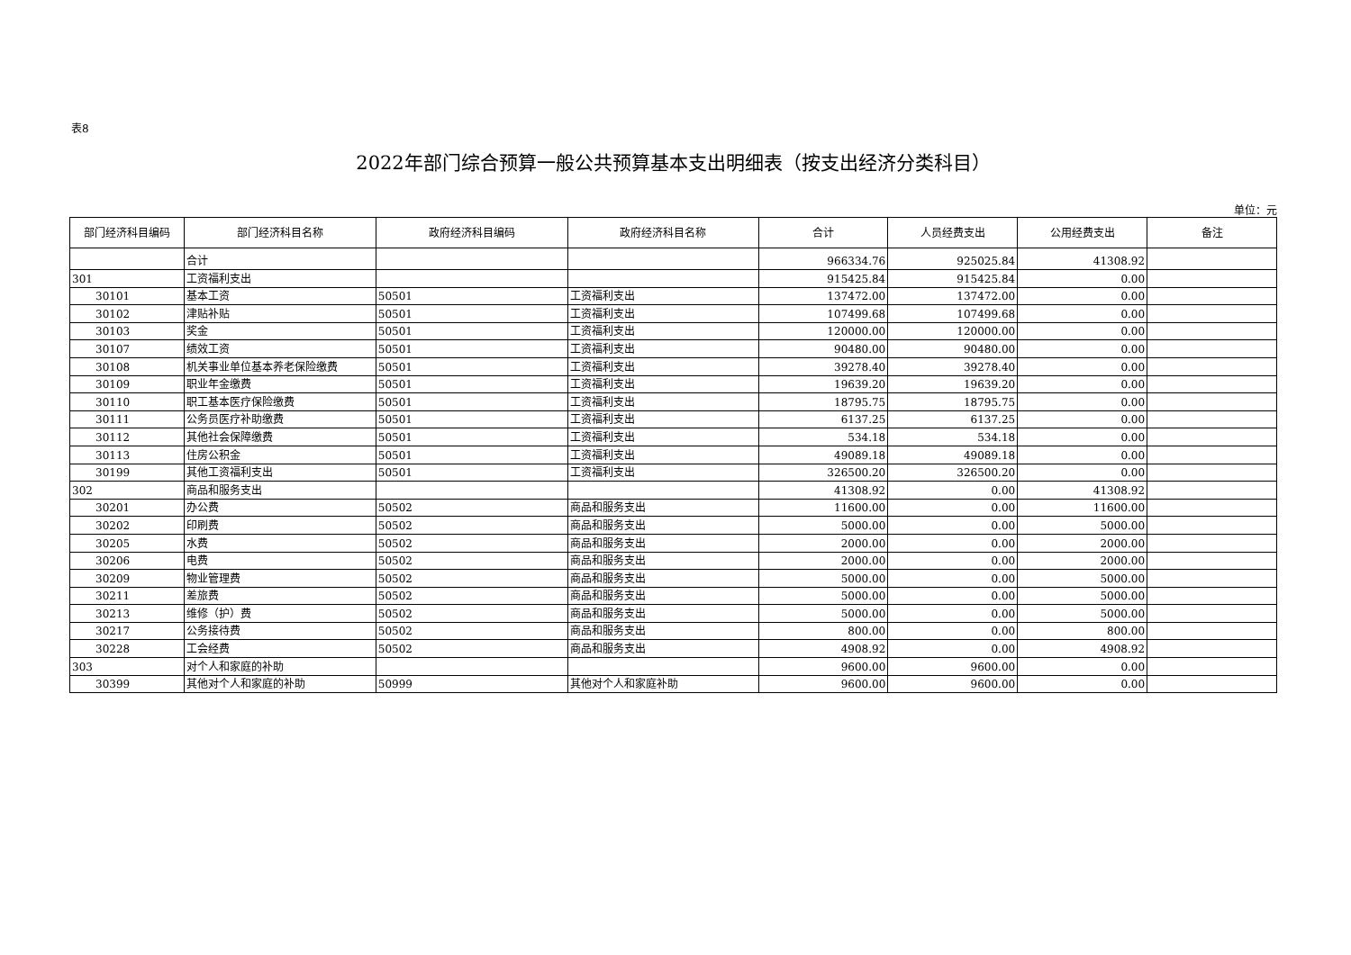表8
2022年部门综合预算一般公共预算基本支出明细表（按支出经济分类科目）
单位：元
| 部门经济科目编码 | 部门经济科目名称 | 政府经济科目编码 | 政府经济科目名称 | 合计 | 人员经费支出 | 公用经费支出 | 备注 |
| --- | --- | --- | --- | --- | --- | --- | --- |
| | 合计 | | | 966334.76 | 925025.84 | 41308.92 | |
| 301 | 工资福利支出 | | | 915425.84 | 915425.84 | 0.00 | |
| 30101 | 基本工资 | 50501 | 工资福利支出 | 137472.00 | 137472.00 | 0.00 | |
| 30102 | 津贴补贴 | 50501 | 工资福利支出 | 107499.68 | 107499.68 | 0.00 | |
| 30103 | 奖金 | 50501 | 工资福利支出 | 120000.00 | 120000.00 | 0.00 | |
| 30107 | 绩效工资 | 50501 | 工资福利支出 | 90480.00 | 90480.00 | 0.00 | |
| 30108 | 机关事业单位基本养老保险缴费 | 50501 | 工资福利支出 | 39278.40 | 39278.40 | 0.00 | |
| 30109 | 职业年金缴费 | 50501 | 工资福利支出 | 19639.20 | 19639.20 | 0.00 | |
| 30110 | 职工基本医疗保险缴费 | 50501 | 工资福利支出 | 18795.75 | 18795.75 | 0.00 | |
| 30111 | 公务员医疗补助缴费 | 50501 | 工资福利支出 | 6137.25 | 6137.25 | 0.00 | |
| 30112 | 其他社会保障缴费 | 50501 | 工资福利支出 | 534.18 | 534.18 | 0.00 | |
| 30113 | 住房公积金 | 50501 | 工资福利支出 | 49089.18 | 49089.18 | 0.00 | |
| 30199 | 其他工资福利支出 | 50501 | 工资福利支出 | 326500.20 | 326500.20 | 0.00 | |
| 302 | 商品和服务支出 | | | 41308.92 | 0.00 | 41308.92 | |
| 30201 | 办公费 | 50502 | 商品和服务支出 | 11600.00 | 0.00 | 11600.00 | |
| 30202 | 印刷费 | 50502 | 商品和服务支出 | 5000.00 | 0.00 | 5000.00 | |
| 30205 | 水费 | 50502 | 商品和服务支出 | 2000.00 | 0.00 | 2000.00 | |
| 30206 | 电费 | 50502 | 商品和服务支出 | 2000.00 | 0.00 | 2000.00 | |
| 30209 | 物业管理费 | 50502 | 商品和服务支出 | 5000.00 | 0.00 | 5000.00 | |
| 30211 | 差旅费 | 50502 | 商品和服务支出 | 5000.00 | 0.00 | 5000.00 | |
| 30213 | 维修（护）费 | 50502 | 商品和服务支出 | 5000.00 | 0.00 | 5000.00 | |
| 30217 | 公务接待费 | 50502 | 商品和服务支出 | 800.00 | 0.00 | 800.00 | |
| 30228 | 工会经费 | 50502 | 商品和服务支出 | 4908.92 | 0.00 | 4908.92 | |
| 303 | 对个人和家庭的补助 | | | 9600.00 | 9600.00 | 0.00 | |
| 30399 | 其他对个人和家庭的补助 | 50999 | 其他对个人和家庭补助 | 9600.00 | 9600.00 | 0.00 | |